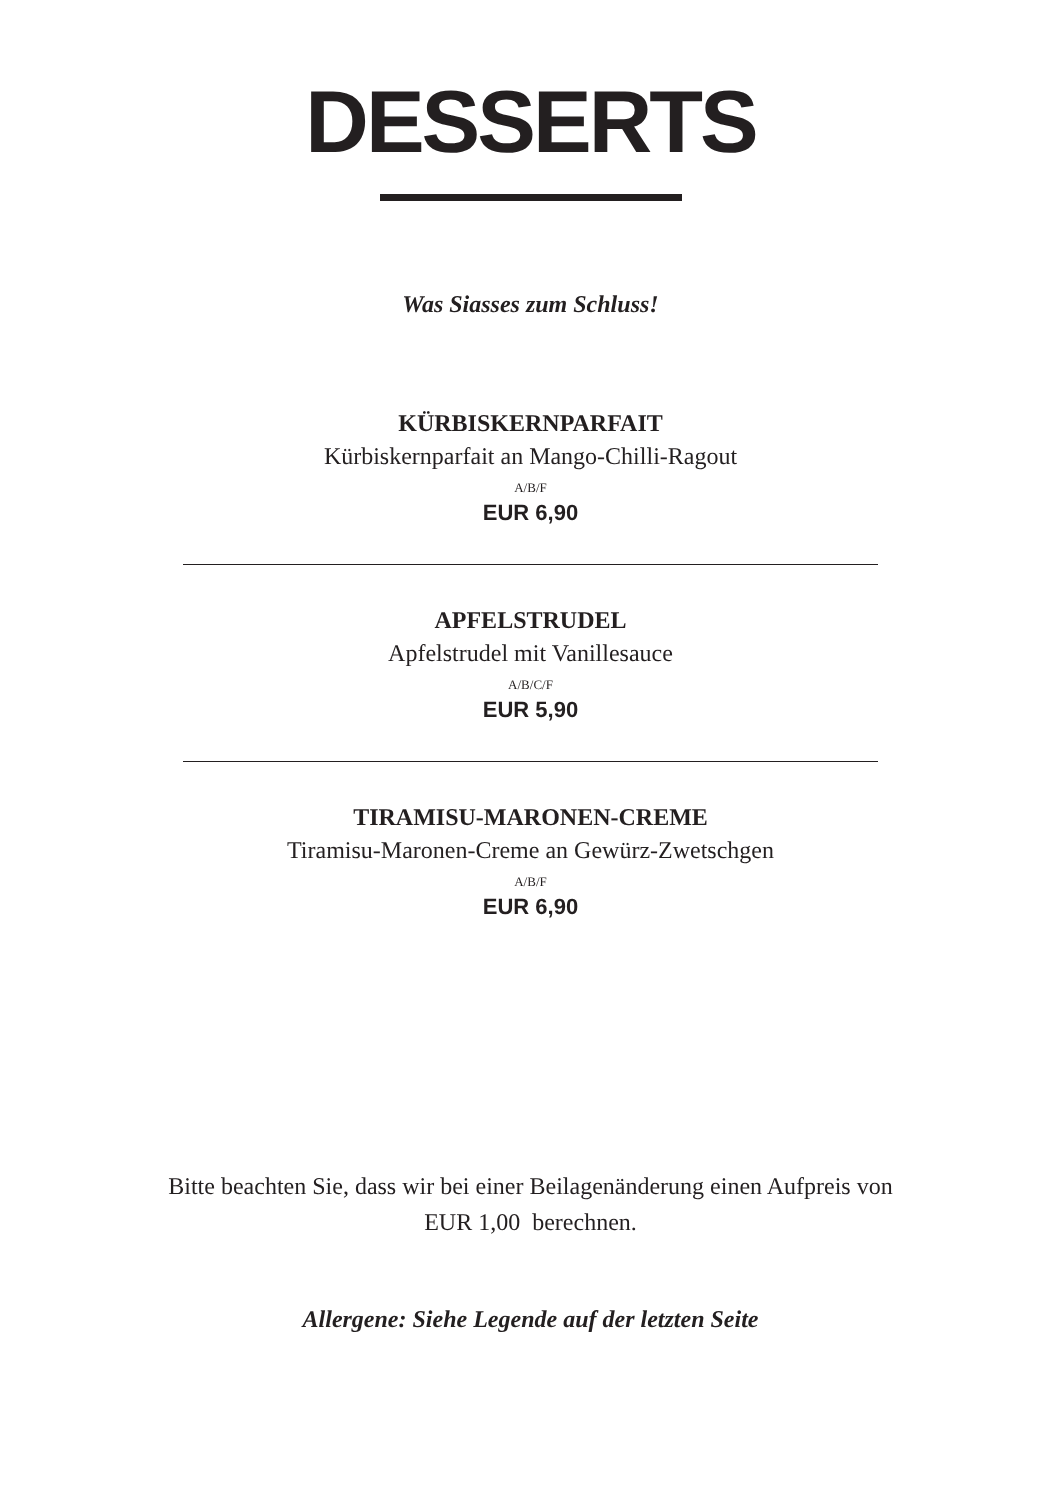DESSERTS
Was Siasses zum Schluss!
KÜRBISKERNPARFAIT
Kürbiskernparfait an Mango-Chilli-Ragout
A/B/F
EUR 6,90
APFELSTRUDEL
Apfelstrudel mit Vanillesauce
A/B/C/F
EUR 5,90
TIRAMISU-MARONEN-CREME
Tiramisu-Maronen-Creme an Gewürz-Zwetschgen
A/B/F
EUR 6,90
Bitte beachten Sie, dass wir bei einer Beilagenänderung einen Aufpreis von
EUR 1,00 berechnen.
Allergene: Siehe Legende auf der letzten Seite